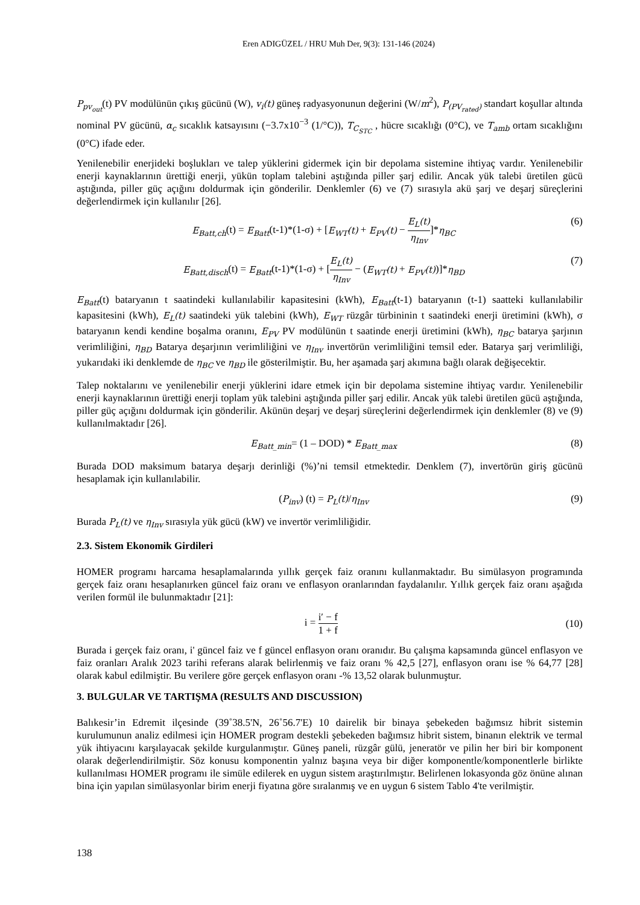Eren ADIGÜZEL / HRU Muh Der, 9(3): 131-146 (2024)
P<sub>pv<sub>out</sub></sub>(t) PV modülünün çıkış gücünü (W), v<sub>i</sub>(t) güneş radyasyonunun değerini (W/m<sup>2</sup>), P<sub>(PV<sub>rated</sub>)</sub> standart koşullar altında nominal PV gücünü, α<sub>c</sub> sıcaklık katsayısını (−3.7x10<sup>−3</sup> (1/°C)), T<sub>C<sub>STC</sub></sub> , hücre sıcaklığı (0°C), ve T<sub>amb</sub> ortam sıcaklığını (0°C) ifade eder.
Yenilenebilir enerjideki boşlukları ve talep yüklerini gidermek için bir depolama sistemine ihtiyaç vardır. Yenilenebilir enerji kaynaklarının ürettiği enerji, yükün toplam talebini aştığında piller şarj edilir. Ancak yük talebi üretilen gücü aştığında, piller güç açığını doldurmak için gönderilir. Denklemler (6) ve (7) sırasıyla akü şarj ve deşarj süreçlerini değerlendirmek için kullanılır [26].
E<sub>Batt,ch</sub>(t) = E<sub>Batt</sub>(t-1)*(1-σ) + [E<sub>WT</sub>(t) + E<sub>PV</sub>(t) − E<sub>L</sub>(t) η<sub>Inv</sub>]*η<sub>BC</sub>
(6)
E<sub>Batt,disch</sub>(t) = E<sub>Batt</sub>(t-1)*(1-σ) + [E<sub>L</sub>(t) η<sub>Inv</sub> − (E<sub>WT</sub>(t) + E<sub>PV</sub>(t))]*η<sub>BD</sub>
(7)
E<sub>Batt</sub>(t) bataryanın t saatindeki kullanılabilir kapasitesini (kWh), E<sub>Batt</sub>(t-1) bataryanın (t-1) saatteki kullanılabilir kapasitesini (kWh), E<sub>L</sub>(t) saatindeki yük talebini (kWh), E<sub>WT</sub> rüzgâr türbininin t saatindeki enerji üretimini (kWh), σ bataryanın kendi kendine boşalma oranını, E<sub>PV</sub> PV modülünün t saatinde enerji üretimini (kWh), η<sub>BC</sub> batarya şarjının verimliliğini, η<sub>BD</sub> Batarya deşarjının verimliliğini ve η<sub>Inv</sub> invertörün verimliliğini temsil eder. Batarya şarj verimliliği, yukarıdaki iki denklemde de η<sub>BC</sub> ve η<sub>BD</sub> ile gösterilmiştir. Bu, her aşamada şarj akımına bağlı olarak değişecektir.
Talep noktalarını ve yenilenebilir enerji yüklerini idare etmek için bir depolama sistemine ihtiyaç vardır. Yenilenebilir enerji kaynaklarının ürettiği enerji toplam yük talebini aştığında piller şarj edilir. Ancak yük talebi üretilen gücü aştığında, piller güç açığını doldurmak için gönderilir. Akünün deşarj ve deşarj süreçlerini değerlendirmek için denklemler (8) ve (9) kullanılmaktadır [26].
E<sub>Batt_min</sub>= (1 – DOD) * E<sub>Batt_max</sub>
(8)
Burada DOD maksimum batarya deşarjı derinliği (%)’ni temsil etmektedir. Denklem (7), invertörün giriş gücünü hesaplamak için kullanılabilir.
(P<sub>inv</sub>) (t) = P<sub>L</sub>(t)/η<sub>Inv</sub> (9)
Burada P<sub>L</sub>(t) ve η<sub>Inv</sub> sırasıyla yük gücü (kW) ve invertör verimliliğidir.
2.3. Sistem Ekonomik Girdileri
HOMER programı harcama hesaplamalarında yıllık gerçek faiz oranını kullanmaktadır. Bu simülasyon programında gerçek faiz oranı hesaplanırken güncel faiz oranı ve enflasyon oranlarından faydalanılır. Yıllık gerçek faiz oranı aşağıda verilen formül ile bulunmaktadır [21]:
i = i′ − f 1 + f (10)
Burada i gerçek faiz oranı, i' güncel faiz ve f güncel enflasyon oranı oranıdır. Bu çalışma kapsamında güncel enflasyon ve faiz oranları Aralık 2023 tarihi referans alarak belirlenmiş ve faiz oranı % 42,5 [27], enflasyon oranı ise % 64,77 [28] olarak kabul edilmiştir. Bu verilere göre gerçek enflasyon oranı -% 13,52 olarak bulunmuştur.
3. BULGULAR VE TARTIŞMA (RESULTS AND DISCUSSION)
Balıkesir’in Edremit ilçesinde (39˚38.5'N, 26˚56.7'E) 10 dairelik bir binaya şebekeden bağımsız hibrit sistemin kurulumunun analiz edilmesi için HOMER program destekli şebekeden bağımsız hibrit sistem, binanın elektrik ve termal yük ihtiyacını karşılayacak şekilde kurgulanmıştır. Güneş paneli, rüzgâr gülü, jeneratör ve pilin her biri bir komponent olarak değerlendirilmiştir. Söz konusu komponentin yalnız başına veya bir diğer komponentle/komponentlerle birlikte kullanılması HOMER programı ile simüle edilerek en uygun sistem araştırılmıştır. Belirlenen lokasyonda göz önüne alınan bina için yapılan simülasyonlar birim enerji fiyatına göre sıralanmış ve en uygun 6 sistem Tablo 4'te verilmiştir.
138